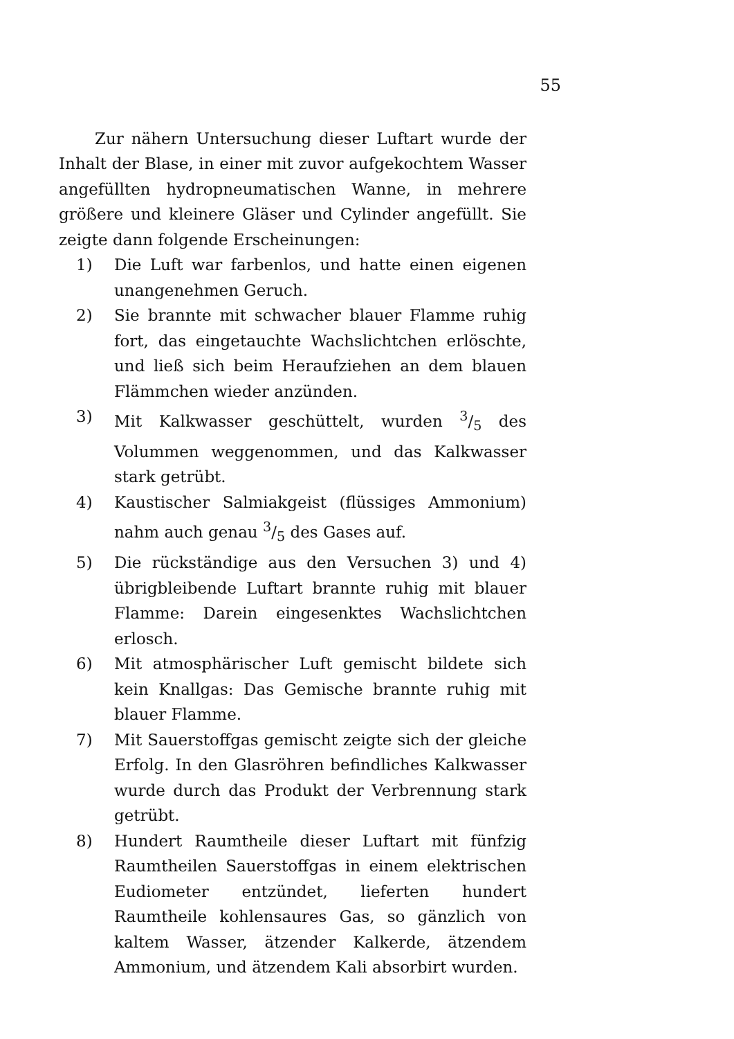55
Zur nähern Untersuchung dieser Luftart wurde der Inhalt der Blase, in einer mit zuvor aufgekochtem Wasser angefüllten hydropneumatischen Wanne, in mehrere größere und kleinere Gläser und Cylinder angefüllt. Sie zeigte dann folgende Erscheinungen:
1) Die Luft war farbenlos, und hatte einen eigenen unangenehmen Geruch.
2) Sie brannte mit schwacher blauer Flamme ruhig fort, das eingetauchte Wachslichtchen erlöschte, und ließ sich beim Heraufziehen an dem blauen Flämmchen wieder anzünden.
3) Mit Kalkwasser geschüttelt, wurden 3/5 des Volummen weggenommen, und das Kalkwasser stark getrübt.
4) Kaustischer Salmiakgeist (flüssiges Ammonium) nahm auch genau 3/5 des Gases auf.
5) Die rückständige aus den Versuchen 3) und 4) übrigbleibende Luftart brannte ruhig mit blauer Flamme: Darein eingesenktes Wachslichtchen erlosch.
6) Mit atmosphärischer Luft gemischt bildete sich kein Knallgas: Das Gemische brannte ruhig mit blauer Flamme.
7) Mit Sauerstoffgas gemischt zeigte sich der gleiche Erfolg. In den Glasröhren befindliches Kalkwasser wurde durch das Produkt der Verbrennung stark getrübt.
8) Hundert Raumtheile dieser Luftart mit fünfzig Raumtheilen Sauerstoffgas in einem elektrischen Eudiometer entzündet, lieferten hundert Raumtheile kohlensaures Gas, so gänzlich von kaltem Wasser, ätzender Kalkerde, ätzendem Ammonium, und ätzendem Kali absorbirt wurden.